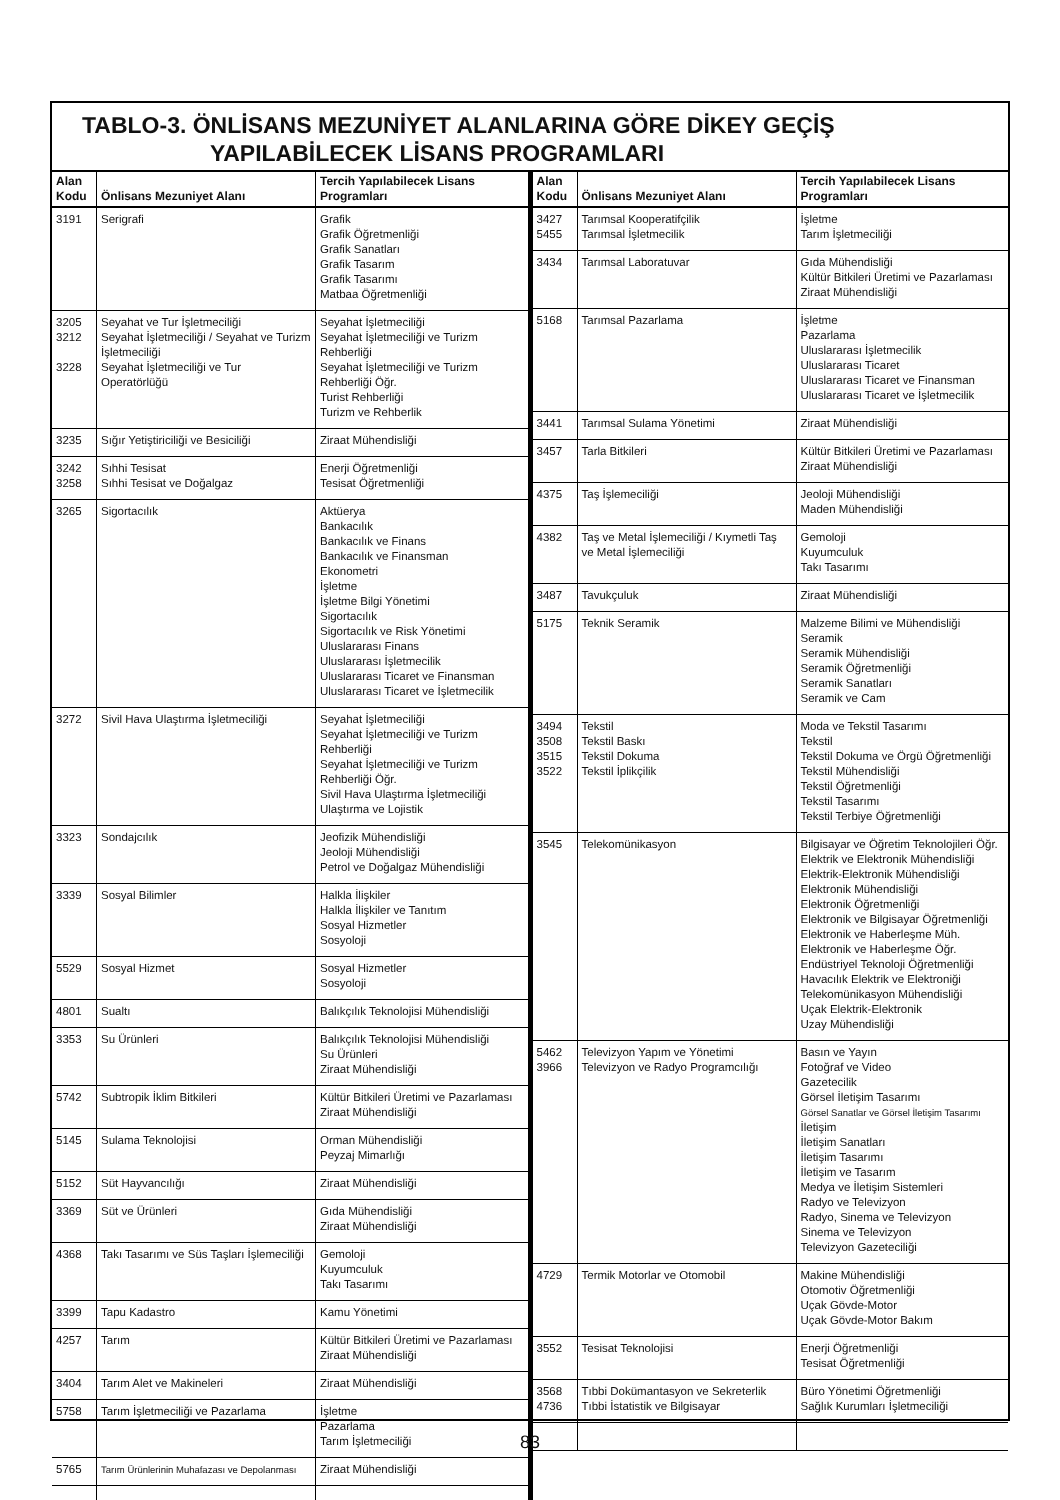TABLO-3. ÖNLİSANS MEZUNİYET ALANLARINA GÖRE DİKEY GEÇİŞ
YAPILABİLECEK LİSANS PROGRAMLARI
| Alan Kodu | Önlisans Mezuniyet Alanı | Tercih Yapılabilecek Lisans Programları |
| --- | --- | --- |
| 3191 | Serigrafi | Grafik Grafik Öğretmenliği Grafik Sanatları Grafik Tasarım Grafik Tasarımı Matbaa Öğretmenliği |
| 3205 3212 3228 | Seyahat ve Tur İşletmeciliği Seyahat İşletmeciliği / Seyahat ve Turizm İşletmeciliği Seyahat İşletmeciliği ve Tur Operatörlüğü | Seyahat İşletmeciliği Seyahat İşletmeciliği ve Turizm Rehberliği Seyahat İşletmeciliği ve Turizm Rehberliği Öğr. Turist Rehberliği Turizm ve Rehberlik |
| 3235 | Sığır Yetiştiriciliği ve Besiciliği | Ziraat Mühendisliği |
| 3242 3258 | Sıhhi Tesisat Sıhhi Tesisat ve Doğalgaz | Enerji Öğretmenliği Tesisat Öğretmenliği |
| 3265 | Sigortacılık | Aktüerya Bankacılık Bankacılık ve Finans Bankacılık ve Finansman Ekonometri İşletme İşletme Bilgi Yönetimi Sigortacılık Sigortacılık ve Risk Yönetimi Uluslararası Finans Uluslararası İşletmecilik Uluslararası Ticaret ve Finansman Uluslararası Ticaret ve İşletmecilik |
| 3272 | Sivil Hava Ulaştırma İşletmeciliği | Seyahat İşletmeciliği Seyahat İşletmeciliği ve Turizm Rehberliği Seyahat İşletmeciliği ve Turizm Rehberliği Öğr. Sivil Hava Ulaştırma İşletmeciliği Ulaştırma ve Lojistik |
| 3323 | Sondajcılık | Jeofizik Mühendisliği Jeoloji Mühendisliği Petrol ve Doğalgaz Mühendisliği |
| 3339 | Sosyal Bilimler | Halkla İlişkiler Halkla İlişkiler ve Tanıtım Sosyal Hizmetler Sosyoloji |
| 5529 | Sosyal Hizmet | Sosyal Hizmetler Sosyoloji |
| 4801 | Sualtı | Balıkçılık Teknolojisi Mühendisliği |
| 3353 | Su Ürünleri | Balıkçılık Teknolojisi Mühendisliği Su Ürünleri Ziraat Mühendisliği |
| 5742 | Subtropik İklim Bitkileri | Kültür Bitkileri Üretimi ve Pazarlaması Ziraat Mühendisliği |
| 5145 | Sulama Teknolojisi | Orman Mühendisliği Peyzaj Mimarlığı |
| 5152 | Süt Hayvancılığı | Ziraat Mühendisliği |
| 3369 | Süt ve Ürünleri | Gıda Mühendisliği Ziraat Mühendisliği |
| 4368 | Takı Tasarımı ve Süs Taşları İşlemeciliği | Gemoloji Kuyumculuk Takı Tasarımı |
| 3399 | Tapu Kadastro | Kamu Yönetimi |
| 4257 | Tarım | Kültür Bitkileri Üretimi ve Pazarlaması Ziraat Mühendisliği |
| 3404 | Tarım Alet ve Makineleri | Ziraat Mühendisliği |
| 5758 | Tarım İşletmeciliği ve Pazarlama | İşletme Pazarlama Tarım İşletmeciliği |
| 5765 | Tarım Ürünlerinin Muhafazası ve Depolanması | Ziraat Mühendisliği |
| Alan Kodu | Önlisans Mezuniyet Alanı | Tercih Yapılabilecek Lisans Programları |
| --- | --- | --- |
| 3427 5455 | Tarımsal Kooperatifçilik Tarımsal İşletmecilik | İşletme Tarım İşletmeciliği |
| 3434 | Tarımsal Laboratuvar | Gıda Mühendisliği Kültür Bitkileri Üretimi ve Pazarlaması Ziraat Mühendisliği |
| 5168 | Tarımsal Pazarlama | İşletme Pazarlama Uluslararası İşletmecilik Uluslararası Ticaret Uluslararası Ticaret ve Finansman Uluslararası Ticaret ve İşletmecilik |
| 3441 | Tarımsal Sulama Yönetimi | Ziraat Mühendisliği |
| 3457 | Tarla Bitkileri | Kültür Bitkileri Üretimi ve Pazarlaması Ziraat Mühendisliği |
| 4375 | Taş İşlemeciliği | Jeoloji Mühendisliği Maden Mühendisliği |
| 4382 | Taş ve Metal İşlemeciliği / Kıymetli Taş ve Metal İşlemeciliği | Gemoloji Kuyumculuk Takı Tasarımı |
| 3487 | Tavukçuluk | Ziraat Mühendisliği |
| 5175 | Teknik Seramik | Malzeme Bilimi ve Mühendisliği Seramik Seramik Mühendisliği Seramik Öğretmenliği Seramik Sanatları Seramik ve Cam |
| 3494 3508 3515 3522 | Tekstil Tekstil Baskı Tekstil Dokuma Tekstil İplikçilik | Moda ve Tekstil Tasarımı Tekstil Tekstil Dokuma ve Örgü Öğretmenliği Tekstil Mühendisliği Tekstil Öğretmenliği Tekstil Tasarımı Tekstil Terbiye Öğretmenliği |
| 3545 | Telekomünikasyon | Bilgisayar ve Öğretim Teknolojileri Öğr. Elektrik ve Elektronik Mühendisliği Elektrik-Elektronik Mühendisliği Elektronik Mühendisliği Elektronik Öğretmenliği Elektronik ve Bilgisayar Öğretmenliği Elektronik ve Haberleşme Müh. Elektronik ve Haberleşme Öğr. Endüstriyel Teknoloji Öğretmenliği Havacılık Elektrik ve Elektroniği Telekomünikasyon Mühendisliği Uçak Elektrik-Elektronik Uzay Mühendisliği |
| 5462 3966 | Televizyon Yapım ve Yönetimi Televizyon ve Radyo Programcılığı | Basın ve Yayın Fotoğraf ve Video Gazetecilik Görsel İletişim Tasarımı Görsel Sanatlar ve Görsel İletişim Tasarımı İletişim İletişim Sanatları İletişim Tasarımı İletişim ve Tasarım Medya ve İletişim Sistemleri Radyo ve Televizyon Radyo, Sinema ve Televizyon Sinema ve Televizyon Televizyon Gazeteciliği |
| 4729 | Termik Motorlar ve Otomobil | Makine Mühendisliği Otomotiv Öğretmenliği Uçak Gövde-Motor Uçak Gövde-Motor Bakım |
| 3552 | Tesisat Teknolojisi | Enerji Öğretmenliği Tesisat Öğretmenliği |
| 3568 4736 | Tıbbi Dokümantasyon ve Sekreterlik Tıbbi İstatistik ve Bilgisayar | Büro Yönetimi Öğretmenliği Sağlık Kurumları İşletmeciliği |
83